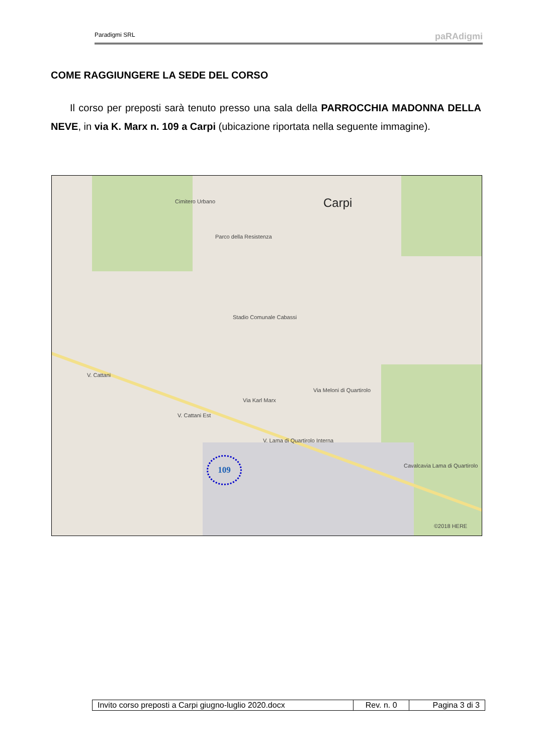Paradigmi SRL paRAdigmi
COME RAGGIUNGERE LA SEDE DEL CORSO
Il corso per preposti sarà tenuto presso una sala della PARROCCHIA MADONNA DELLA NEVE, in via K. Marx n. 109 a Carpi (ubicazione riportata nella seguente immagine).
Carpi Cimitero Urbano
Parco della Resistenza
Stadio Comunale Cabassi
Via Karl Marx
V. Lama di Quartirolo Interna
V. Cattani Est
V. Cattani
Via Meloni di Quartirolo
Cavalcavia Lama di Quartirolo
©2018 HERE
109
| Invito corso preposti a Carpi giugno-luglio 2020.docx | Rev. n. 0 | Pagina 3 di 3 |